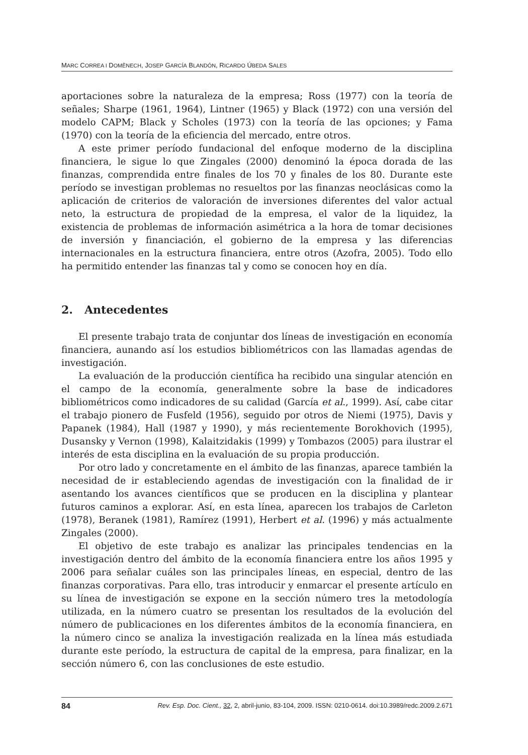MARC CORREA I DOMÈNECH, JOSEP GARCÍA BLANDÓN, RICARDO ÚBEDA SALES
aportaciones sobre la naturaleza de la empresa; Ross (1977) con la teoría de señales; Sharpe (1961, 1964), Lintner (1965) y Black (1972) con una versión del modelo CAPM; Black y Scholes (1973) con la teoría de las opciones; y Fama (1970) con la teoría de la eficiencia del mercado, entre otros.
A este primer período fundacional del enfoque moderno de la disciplina financiera, le sigue lo que Zingales (2000) denominó la época dorada de las finanzas, comprendida entre finales de los 70 y finales de los 80. Durante este período se investigan problemas no resueltos por las finanzas neoclásicas como la aplicación de criterios de valoración de inversiones diferentes del valor actual neto, la estructura de propiedad de la empresa, el valor de la liquidez, la existencia de problemas de información asimétrica a la hora de tomar decisiones de inversión y financiación, el gobierno de la empresa y las diferencias internacionales en la estructura financiera, entre otros (Azofra, 2005). Todo ello ha permitido entender las finanzas tal y como se conocen hoy en día.
2. Antecedentes
El presente trabajo trata de conjuntar dos líneas de investigación en economía financiera, aunando así los estudios bibliométricos con las llamadas agendas de investigación.
La evaluación de la producción científica ha recibido una singular atención en el campo de la economía, generalmente sobre la base de indicadores bibliométricos como indicadores de su calidad (García et al., 1999). Así, cabe citar el trabajo pionero de Fusfeld (1956), seguido por otros de Niemi (1975), Davis y Papanek (1984), Hall (1987 y 1990), y más recientemente Borokhovich (1995), Dusansky y Vernon (1998), Kalaitzidakis (1999) y Tombazos (2005) para ilustrar el interés de esta disciplina en la evaluación de su propia producción.
Por otro lado y concretamente en el ámbito de las finanzas, aparece también la necesidad de ir estableciendo agendas de investigación con la finalidad de ir asentando los avances científicos que se producen en la disciplina y plantear futuros caminos a explorar. Así, en esta línea, aparecen los trabajos de Carleton (1978), Beranek (1981), Ramírez (1991), Herbert et al. (1996) y más actualmente Zingales (2000).
El objetivo de este trabajo es analizar las principales tendencias en la investigación dentro del ámbito de la economía financiera entre los años 1995 y 2006 para señalar cuáles son las principales líneas, en especial, dentro de las finanzas corporativas. Para ello, tras introducir y enmarcar el presente artículo en su línea de investigación se expone en la sección número tres la metodología utilizada, en la número cuatro se presentan los resultados de la evolución del número de publicaciones en los diferentes ámbitos de la economía financiera, en la número cinco se analiza la investigación realizada en la línea más estudiada durante este período, la estructura de capital de la empresa, para finalizar, en la sección número 6, con las conclusiones de este estudio.
84 Rev. Esp. Doc. Cient., 32, 2, abril-junio, 83-104, 2009. ISSN: 0210-0614. doi:10.3989/redc.2009.2.671